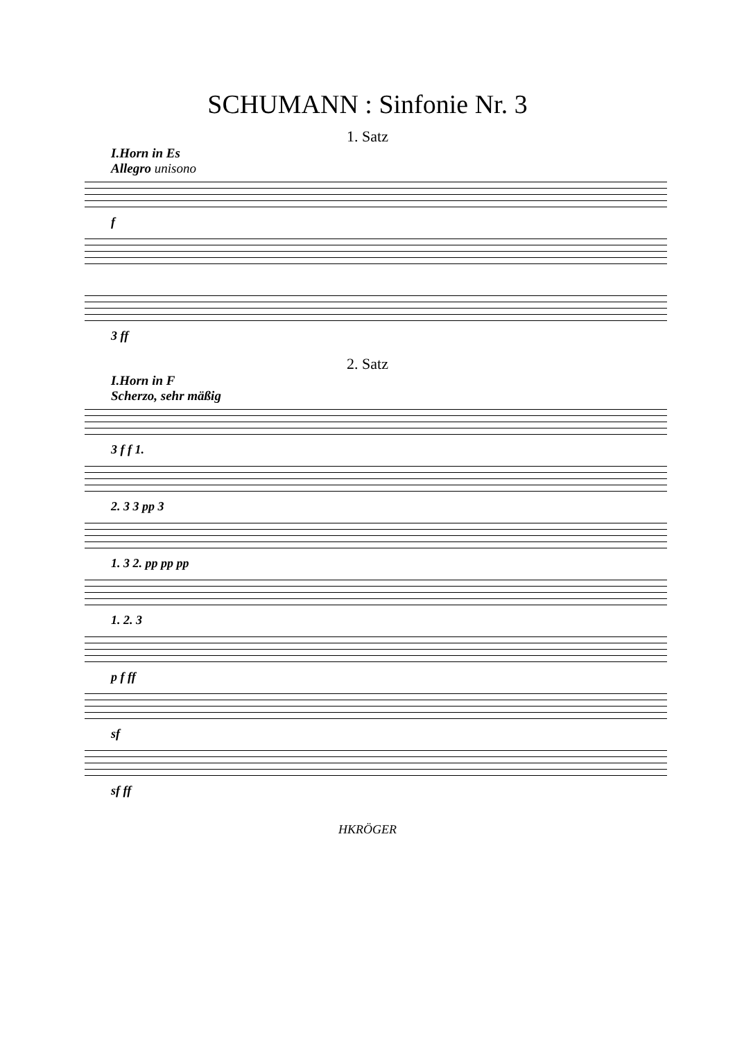SCHUMANN : Sinfonie Nr. 3
1. Satz
I.Horn in Es
Allegro unisono
f
3 ff
2. Satz
I.Horn in F
Scherzo, sehr mäßig
3 f f 1.
2. 3 3 pp 3
1. 3 2. pp pp pp
1. 2. 3
p f ff
sf
sf ff
HKRÖGER